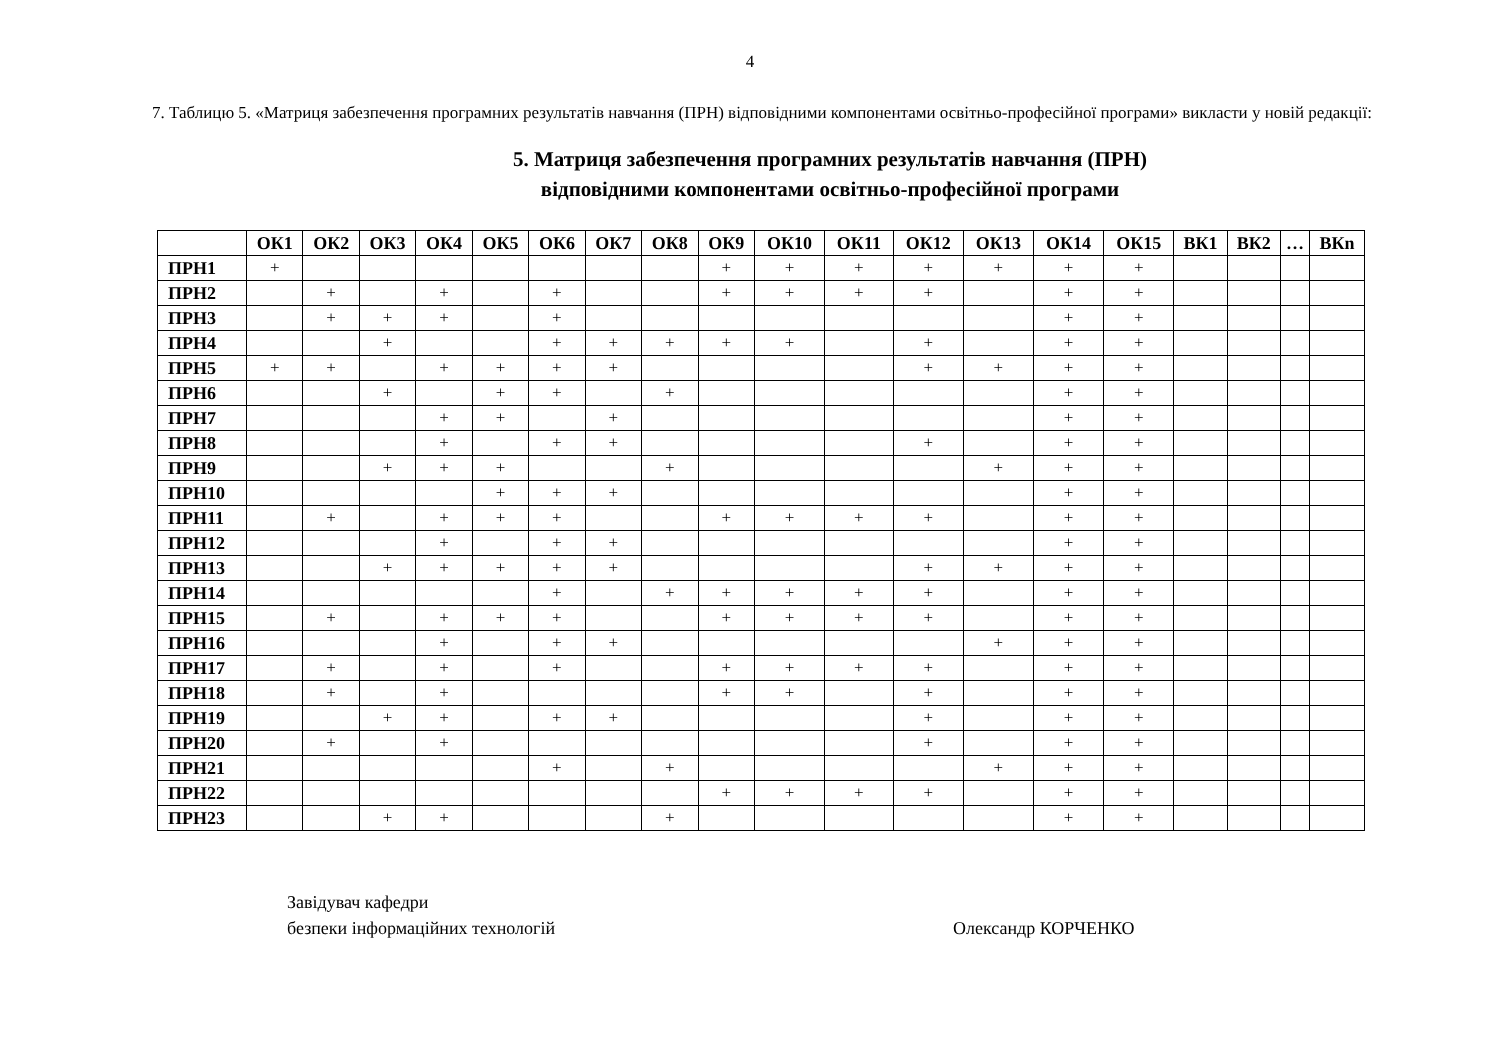4
7. Таблицю 5. «Матриця забезпечення програмних результатів навчання (ПРН) відповідними компонентами освітньо-професійної програми» викласти у новій редакції:
5. Матриця забезпечення програмних результатів навчання (ПРН)
відповідними компонентами освітньо-професійної програми
| | ОК1 | ОК2 | ОК3 | ОК4 | ОК5 | ОК6 | ОК7 | ОК8 | ОК9 | ОК10 | ОК11 | ОК12 | ОК13 | ОК14 | ОК15 | ВК1 | ВК2 | … | ВКn |
| --- | --- | --- | --- | --- | --- | --- | --- | --- | --- | --- | --- | --- | --- | --- | --- | --- | --- | --- | --- |
| ПРН1 | + | | | | | | | | + | + | + | + | + | + | + | | | | |
| ПРН2 | | + | | + | | + | | | + | + | + | + | | + | + | | | | |
| ПРН3 | | + | + | + | | + | | | | | | | | + | + | | | | |
| ПРН4 | | | + | | | + | + | + | + | + | | + | | + | + | | | | |
| ПРН5 | + | + | | + | + | + | + | | | | | + | + | + | + | | | | |
| ПРН6 | | | + | | + | + | | + | | | | | | + | + | | | | |
| ПРН7 | | | | + | + | | + | | | | | | | + | + | | | | |
| ПРН8 | | | | + | | + | + | | | | | + | | + | + | | | | |
| ПРН9 | | | + | + | + | | | + | | | | | + | + | + | | | | |
| ПРН10 | | | | | + | + | + | | | | | | | + | + | | | | |
| ПРН11 | | + | | + | + | + | | | + | + | + | + | | + | + | | | | |
| ПРН12 | | | | + | | + | + | | | | | | | + | + | | | | |
| ПРН13 | | | + | + | + | + | + | | | | | + | + | + | + | | | | |
| ПРН14 | | | | | | + | | + | + | + | + | + | | + | + | | | | |
| ПРН15 | | + | | + | + | + | | | + | + | + | + | | + | + | | | | |
| ПРН16 | | | | + | | + | + | | | | | | + | + | + | | | | |
| ПРН17 | | + | | + | | + | | | + | + | + | + | | + | + | | | | |
| ПРН18 | | + | | + | | | | | + | + | | + | | + | + | | | | |
| ПРН19 | | | + | + | | + | + | | | | | + | | + | + | | | | |
| ПРН20 | | + | | + | | | | | | | | + | | + | + | | | | |
| ПРН21 | | | | | | + | | + | | | | | + | + | + | | | | |
| ПРН22 | | | | | | | | | + | + | + | + | | + | + | | | | |
| ПРН23 | | | + | + | | | | + | | | | | | + | + | | | | |
Завідувач кафедри
безпеки інформаційних технологій
Олександр КОРЧЕНКО